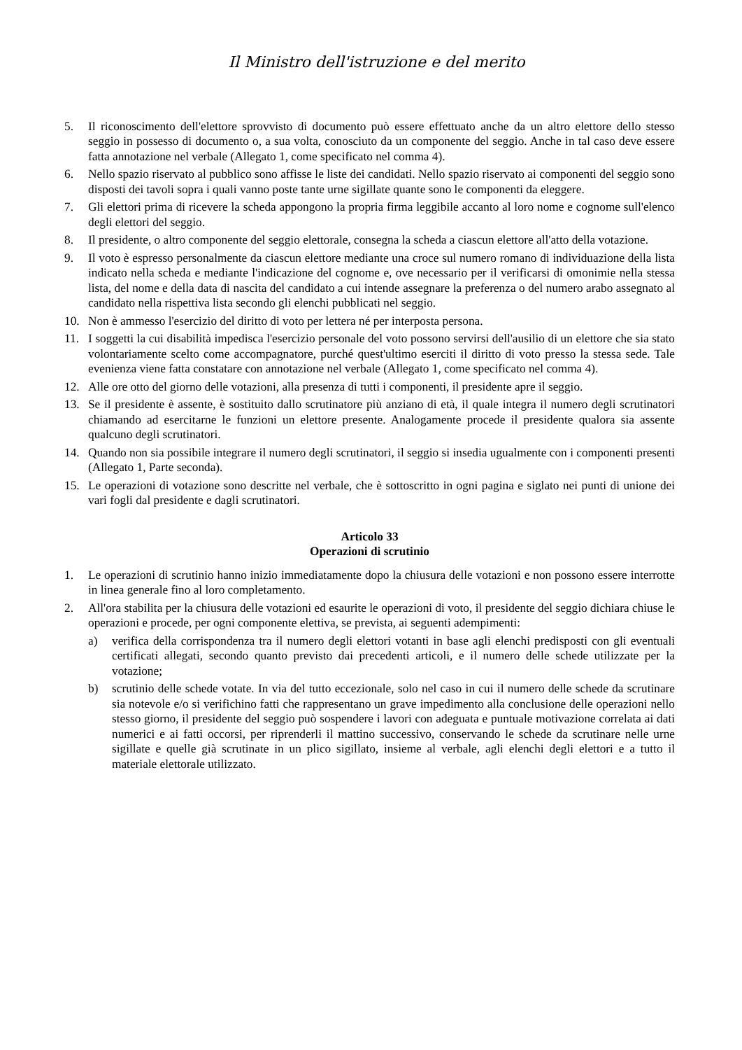Il Ministro dell'istruzione e del merito
5. Il riconoscimento dell'elettore sprovvisto di documento può essere effettuato anche da un altro elettore dello stesso seggio in possesso di documento o, a sua volta, conosciuto da un componente del seggio. Anche in tal caso deve essere fatta annotazione nel verbale (Allegato 1, come specificato nel comma 4).
6. Nello spazio riservato al pubblico sono affisse le liste dei candidati. Nello spazio riservato ai componenti del seggio sono disposti dei tavoli sopra i quali vanno poste tante urne sigillate quante sono le componenti da eleggere.
7. Gli elettori prima di ricevere la scheda appongono la propria firma leggibile accanto al loro nome e cognome sull'elenco degli elettori del seggio.
8. Il presidente, o altro componente del seggio elettorale, consegna la scheda a ciascun elettore all'atto della votazione.
9. Il voto è espresso personalmente da ciascun elettore mediante una croce sul numero romano di individuazione della lista indicato nella scheda e mediante l'indicazione del cognome e, ove necessario per il verificarsi di omonimie nella stessa lista, del nome e della data di nascita del candidato a cui intende assegnare la preferenza o del numero arabo assegnato al candidato nella rispettiva lista secondo gli elenchi pubblicati nel seggio.
10. Non è ammesso l'esercizio del diritto di voto per lettera né per interposta persona.
11. I soggetti la cui disabilità impedisca l'esercizio personale del voto possono servirsi dell'ausilio di un elettore che sia stato volontariamente scelto come accompagnatore, purché quest'ultimo eserciti il diritto di voto presso la stessa sede. Tale evenienza viene fatta constatare con annotazione nel verbale (Allegato 1, come specificato nel comma 4).
12. Alle ore otto del giorno delle votazioni, alla presenza di tutti i componenti, il presidente apre il seggio.
13. Se il presidente è assente, è sostituito dallo scrutinatore più anziano di età, il quale integra il numero degli scrutinatori chiamando ad esercitarne le funzioni un elettore presente. Analogamente procede il presidente qualora sia assente qualcuno degli scrutinatori.
14. Quando non sia possibile integrare il numero degli scrutinatori, il seggio si insedia ugualmente con i componenti presenti (Allegato 1, Parte seconda).
15. Le operazioni di votazione sono descritte nel verbale, che è sottoscritto in ogni pagina e siglato nei punti di unione dei vari fogli dal presidente e dagli scrutinatori.
Articolo 33
Operazioni di scrutinio
1. Le operazioni di scrutinio hanno inizio immediatamente dopo la chiusura delle votazioni e non possono essere interrotte in linea generale fino al loro completamento.
2. All'ora stabilita per la chiusura delle votazioni ed esaurite le operazioni di voto, il presidente del seggio dichiara chiuse le operazioni e procede, per ogni componente elettiva, se prevista, ai seguenti adempimenti:
a) verifica della corrispondenza tra il numero degli elettori votanti in base agli elenchi predisposti con gli eventuali certificati allegati, secondo quanto previsto dai precedenti articoli, e il numero delle schede utilizzate per la votazione;
b) scrutinio delle schede votate. In via del tutto eccezionale, solo nel caso in cui il numero delle schede da scrutinare sia notevole e/o si verifichino fatti che rappresentano un grave impedimento alla conclusione delle operazioni nello stesso giorno, il presidente del seggio può sospendere i lavori con adeguata e puntuale motivazione correlata ai dati numerici e ai fatti occorsi, per riprenderli il mattino successivo, conservando le schede da scrutinare nelle urne sigillate e quelle già scrutinate in un plico sigillato, insieme al verbale, agli elenchi degli elettori e a tutto il materiale elettorale utilizzato.